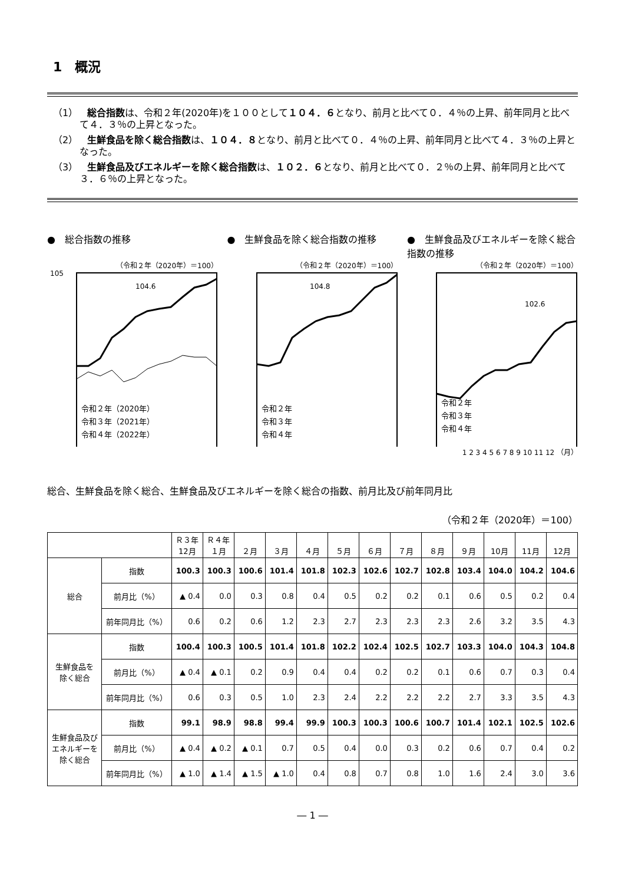1　概況
（1）　総合指数は、令和２年(2020年)を１００として１０４．６となり、前月と比べて０．４％の上昇、前年同月と比べて４．３％の上昇となった。
（2）　生鮮食品を除く総合指数は、１０４．８となり、前月と比べて０．４％の上昇、前年同月と比べて４．３％の上昇となった。
（3）　生鮮食品及びエネルギーを除く総合指数は、１０２．６となり、前月と比べて０．２％の上昇、前年同月と比べて３．６％の上昇となった。
●　総合指数の推移
（令和２年（2020年）＝100）
105
104.6
令和２年（2020年）
令和３年（2021年）
令和４年（2022年）
●　生鮮食品を除く総合指数の推移
（令和２年（2020年）＝100）
104.8
令和２年
令和３年
令和４年
●　生鮮食品及びエネルギーを除く総合指数の推移
（令和２年（2020年）＝100）
102.6
令和２年
令和３年
令和４年
1 2 3 4 5 6 7 8 9 10 11 12 （月）
総合、生鮮食品を除く総合、生鮮食品及びエネルギーを除く総合の指数、前月比及び前年同月比
（令和２年（2020年）＝100）
| | | Ｒ３年 12月 | Ｒ４年 １月 | ２月 | ３月 | ４月 | ５月 | ６月 | ７月 | ８月 | ９月 | 10月 | 11月 | 12月 |
| --- | --- | --- | --- | --- | --- | --- | --- | --- | --- | --- | --- | --- | --- | --- |
| 総合 | 指数 | 100.3 | 100.3 | 100.6 | 101.4 | 101.8 | 102.3 | 102.6 | 102.7 | 102.8 | 103.4 | 104.0 | 104.2 | 104.6 |
| | 前月比（%） | ▲ 0.4 | 0.0 | 0.3 | 0.8 | 0.4 | 0.5 | 0.2 | 0.2 | 0.1 | 0.6 | 0.5 | 0.2 | 0.4 |
| | 前年同月比（%） | 0.6 | 0.2 | 0.6 | 1.2 | 2.3 | 2.7 | 2.3 | 2.3 | 2.3 | 2.6 | 3.2 | 3.5 | 4.3 |
| 生鮮食品を 除く総合 | 指数 | 100.4 | 100.3 | 100.5 | 101.4 | 101.8 | 102.2 | 102.4 | 102.5 | 102.7 | 103.3 | 104.0 | 104.3 | 104.8 |
| | 前月比（%） | ▲ 0.4 | ▲ 0.1 | 0.2 | 0.9 | 0.4 | 0.4 | 0.2 | 0.2 | 0.1 | 0.6 | 0.7 | 0.3 | 0.4 |
| | 前年同月比（%） | 0.6 | 0.3 | 0.5 | 1.0 | 2.3 | 2.4 | 2.2 | 2.2 | 2.2 | 2.7 | 3.3 | 3.5 | 4.3 |
| 生鮮食品及び エネルギーを 除く総合 | 指数 | 99.1 | 98.9 | 98.8 | 99.4 | 99.9 | 100.3 | 100.3 | 100.6 | 100.7 | 101.4 | 102.1 | 102.5 | 102.6 |
| | 前月比（%） | ▲ 0.4 | ▲ 0.2 | ▲ 0.1 | 0.7 | 0.5 | 0.4 | 0.0 | 0.3 | 0.2 | 0.6 | 0.7 | 0.4 | 0.2 |
| | 前年同月比（%） | ▲ 1.0 | ▲ 1.4 | ▲ 1.5 | ▲ 1.0 | 0.4 | 0.8 | 0.7 | 0.8 | 1.0 | 1.6 | 2.4 | 3.0 | 3.6 |
― 1 ―